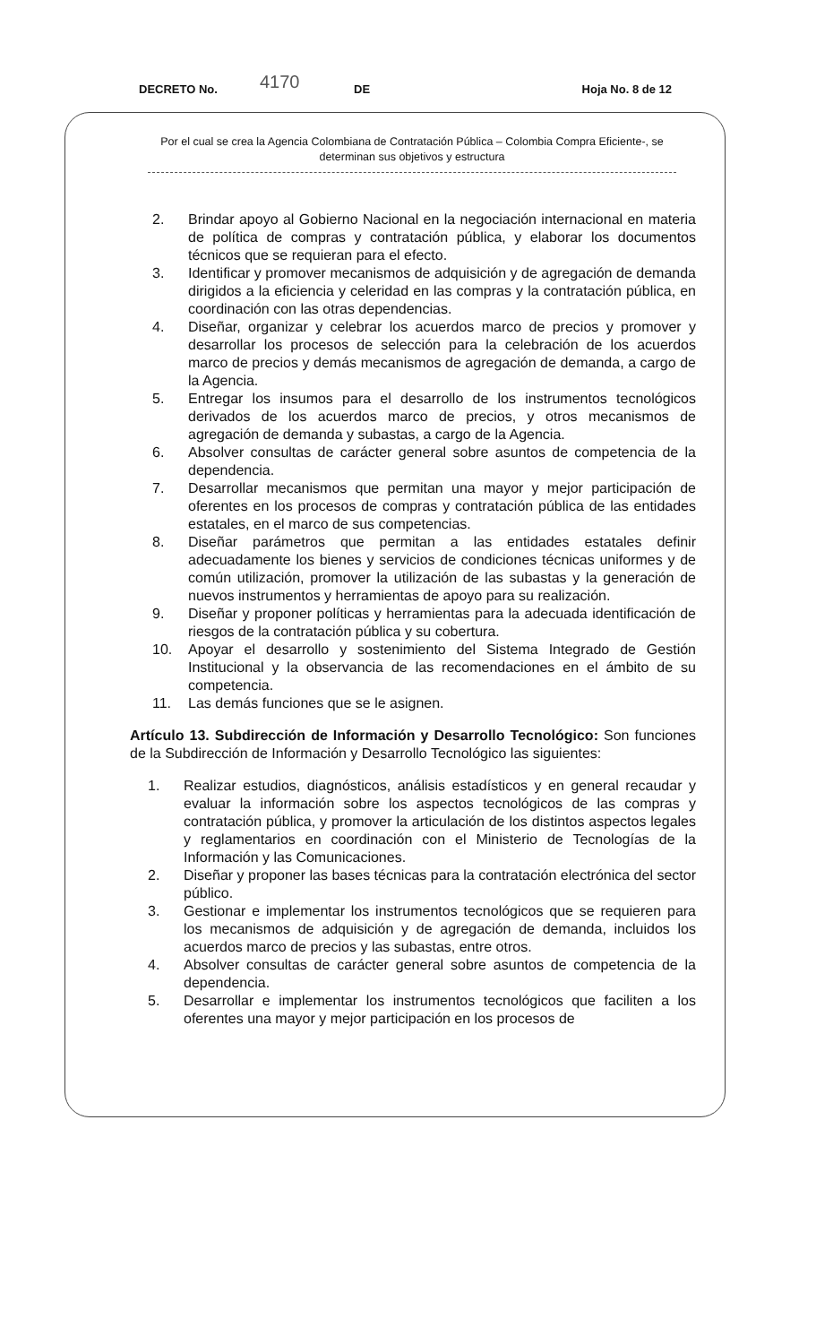DECRETO No. 4170 DE Hoja No. 8 de 12
Por el cual se crea la Agencia Colombiana de Contratación Pública – Colombia Compra Eficiente-, se determinan sus objetivos y estructura
2. Brindar apoyo al Gobierno Nacional en la negociación internacional en materia de política de compras y contratación pública, y elaborar los documentos técnicos que se requieran para el efecto.
3. Identificar y promover mecanismos de adquisición y de agregación de demanda dirigidos a la eficiencia y celeridad en las compras y la contratación pública, en coordinación con las otras dependencias.
4. Diseñar, organizar y celebrar los acuerdos marco de precios y promover y desarrollar los procesos de selección para la celebración de los acuerdos marco de precios y demás mecanismos de agregación de demanda, a cargo de la Agencia.
5. Entregar los insumos para el desarrollo de los instrumentos tecnológicos derivados de los acuerdos marco de precios, y otros mecanismos de agregación de demanda y subastas, a cargo de la Agencia.
6. Absolver consultas de carácter general sobre asuntos de competencia de la dependencia.
7. Desarrollar mecanismos que permitan una mayor y mejor participación de oferentes en los procesos de compras y contratación pública de las entidades estatales, en el marco de sus competencias.
8. Diseñar parámetros que permitan a las entidades estatales definir adecuadamente los bienes y servicios de condiciones técnicas uniformes y de común utilización, promover la utilización de las subastas y la generación de nuevos instrumentos y herramientas de apoyo para su realización.
9. Diseñar y proponer políticas y herramientas para la adecuada identificación de riesgos de la contratación pública y su cobertura.
10. Apoyar el desarrollo y sostenimiento del Sistema Integrado de Gestión Institucional y la observancia de las recomendaciones en el ámbito de su competencia.
11. Las demás funciones que se le asignen.
Artículo 13. Subdirección de Información y Desarrollo Tecnológico: Son funciones de la Subdirección de Información y Desarrollo Tecnológico las siguientes:
1. Realizar estudios, diagnósticos, análisis estadísticos y en general recaudar y evaluar la información sobre los aspectos tecnológicos de las compras y contratación pública, y promover la articulación de los distintos aspectos legales y reglamentarios en coordinación con el Ministerio de Tecnologías de la Información y las Comunicaciones.
2. Diseñar y proponer las bases técnicas para la contratación electrónica del sector público.
3. Gestionar e implementar los instrumentos tecnológicos que se requieren para los mecanismos de adquisición y de agregación de demanda, incluidos los acuerdos marco de precios y las subastas, entre otros.
4. Absolver consultas de carácter general sobre asuntos de competencia de la dependencia.
5. Desarrollar e implementar los instrumentos tecnológicos que faciliten a los oferentes una mayor y mejor participación en los procesos de